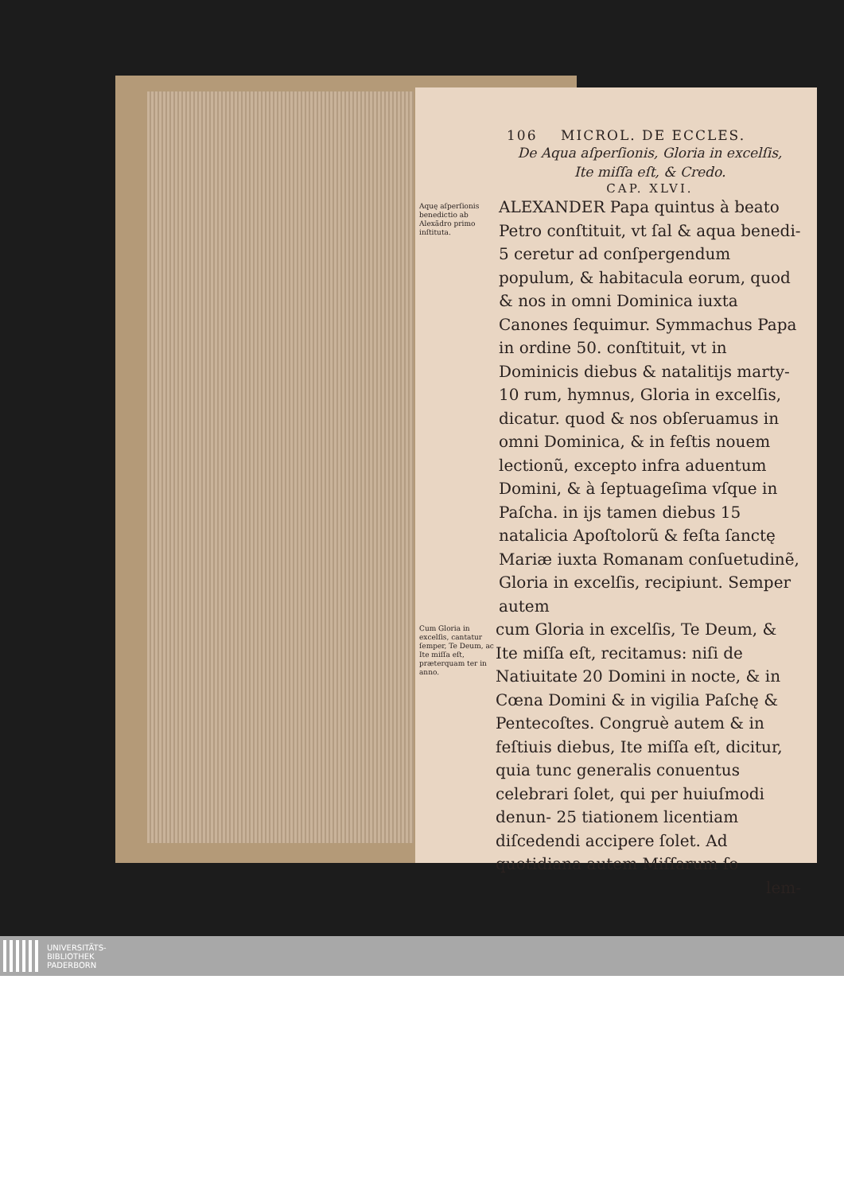106 MICROL. DE ECCLES.
De Aqua aſperſionis, Gloria in excelſis,
Ite miſſa eſt, & Credo.
CAP. XLVI.
Aquę aſperſionis benedictio ab Alexãdro primo inſtituta.
ALEXANDER Papa quintus à beato Petro conſtituit, vt ſal & aqua benedi- 5 ceretur ad conſpergendum populum, & habitacula eorum, quod & nos in omni Dominica iuxta Canones ſequimur. Symmachus Papa in ordine 50. conſtituit, vt in Dominicis diebus & natalitijs marty- 10 rum, hymnus, Gloria in excelſis, dicatur. quod & nos obſeruamus in omni Dominica, & in feſtis nouem lectionũ, excepto infra aduentum Domini, & à ſeptuageſima vſque in Paſcha. in ijs tamen diebus 15 natalicia Apoſtolorũ & feſta ſanctę Mariæ iuxta Romanam conſuetudinẽ, Gloria in excelſis, recipiunt. Semper autem
Cum Gloria in excelſis, cantatur ſemper, Te Deum, ac Ite miſſa eſt, præterquam ter in anno.
cum Gloria in excelſis, Te Deum, & Ite miſſa eſt, recitamus: niſi de Natiuitate 20 Domini in nocte, & in Cœna Domini & in vigilia Paſchę & Pentecoſtes. Congruè autem & in feſtiuis diebus, Ite miſſa eſt, dicitur, quia tunc generalis conuentus celebrari ſolet, qui per huiuſmodi denun- 25 tiationem licentiam diſcedendi accipere ſolet. Ad quotidiana autem Miſſarum ſo
lem-
UNIVERSITÄTS-
BIBLIOTHEK
PADERBORN